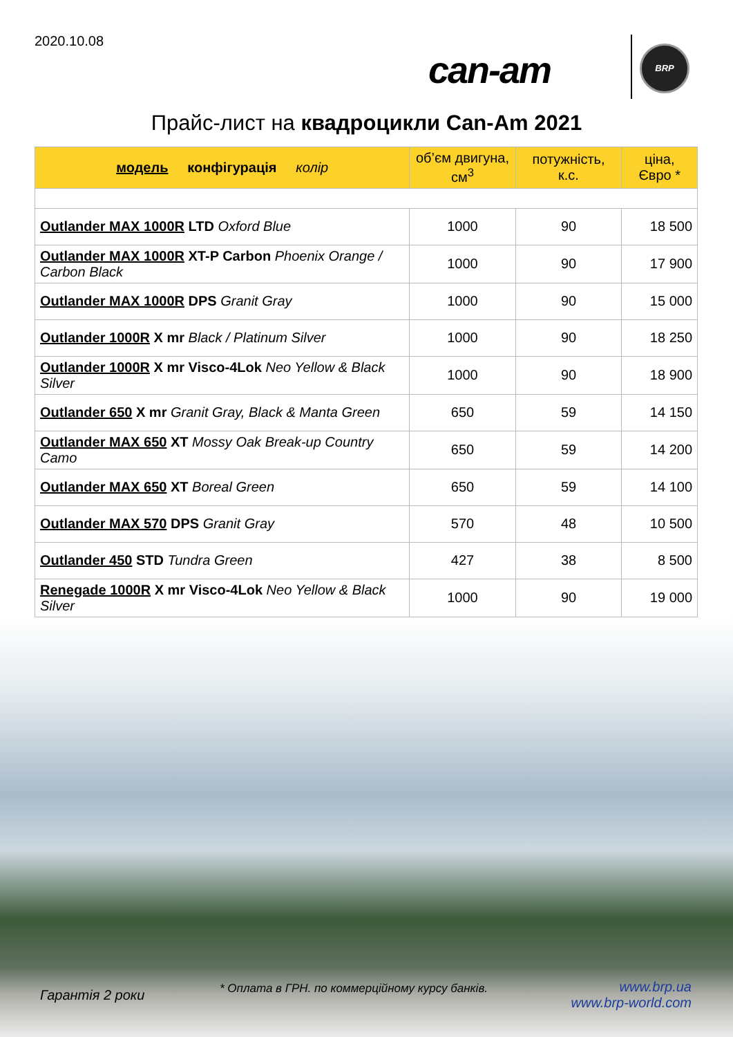2020.10.08
can-am BRP
Прайс-лист на квадроцикли Can-Am 2021
| модель конфігурація колір | об’єм двигуна, см<sup>3</sup> | потужність, к.с. | ціна, Євро * |
| --- | --- | --- | --- |
| Outlander MAX 1000R LTD Oxford Blue | 1000 | 90 | 18 500 |
| Outlander MAX 1000R XT-P Carbon Phoenix Orange / Carbon Black | 1000 | 90 | 17 900 |
| Outlander MAX 1000R DPS Granit Gray | 1000 | 90 | 15 000 |
| Outlander 1000R X mr Black / Platinum Silver | 1000 | 90 | 18 250 |
| Outlander 1000R X mr Visco-4Lok Neo Yellow & Black Silver | 1000 | 90 | 18 900 |
| Outlander 650 X mr Granit Gray, Black & Manta Green | 650 | 59 | 14 150 |
| Outlander MAX 650 XT Mossy Oak Break-up Country Camo | 650 | 59 | 14 200 |
| Outlander MAX 650 XT Boreal Green | 650 | 59 | 14 100 |
| Outlander MAX 570 DPS Granit Gray | 570 | 48 | 10 500 |
| Outlander 450 STD Tundra Green | 427 | 38 | 8 500 |
| Renegade 1000R X mr Visco-4Lok Neo Yellow & Black Silver | 1000 | 90 | 19 000 |
Гарантія 2 роки
* Оплата в ГРН. по коммерційному курсу банків.
www.brp.ua
www.brp-world.com